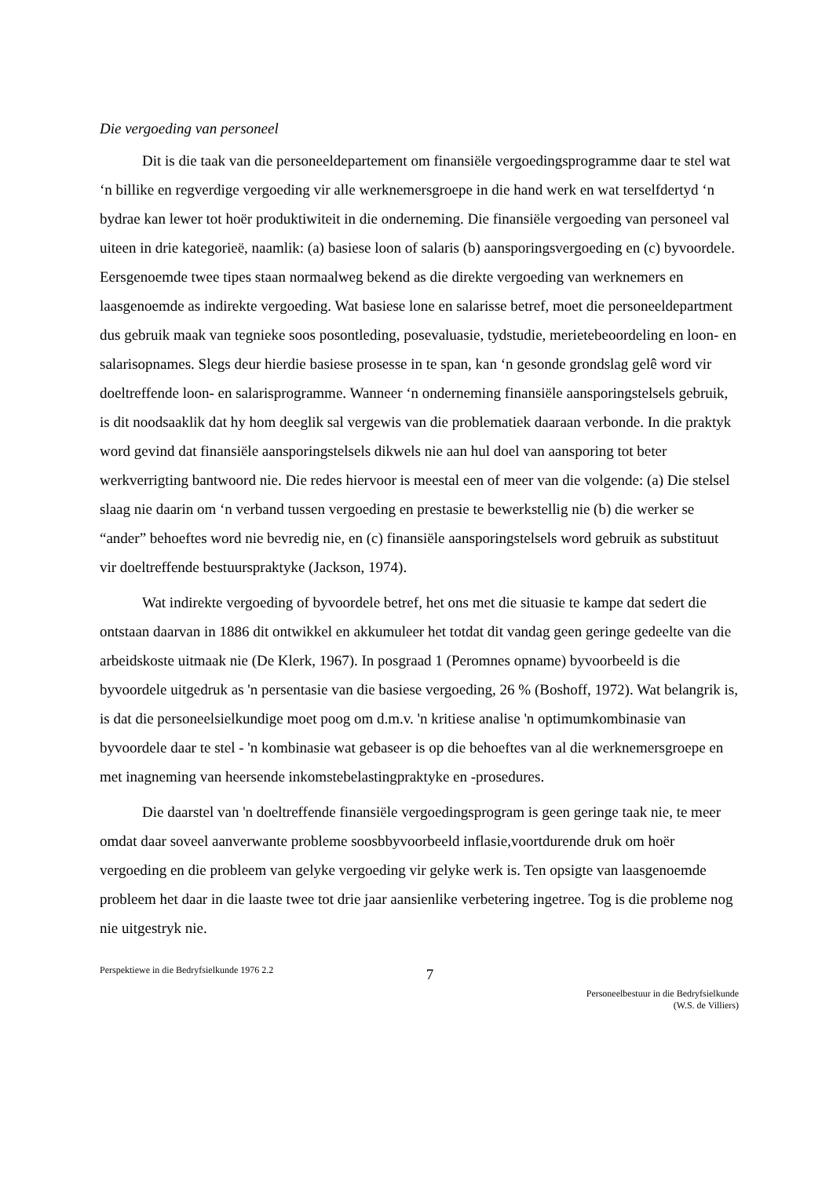Die vergoeding van personeel
Dit is die taak van die personeeldepartement om finansiële vergoedingsprogramme daar te stel wat ‘n billike en regverdige vergoeding vir alle werknemersgroepe in die hand werk en wat terselfdertyd ‘n bydrae kan lewer tot hoër produktiwiteit in die onderneming. Die finansiële vergoeding van personeel val uiteen in drie kategorieë, naamlik: (a) basiese loon of salaris (b) aansporingsvergoeding en (c) byvoordele. Eersgenoemde twee tipes staan normaalweg bekend as die direkte vergoeding van werknemers en laasgenoemde as indirekte vergoeding. Wat basiese lone en salarisse betref, moet die personeeldepartment dus gebruik maak van tegnieke soos posontleding, posevaluasie, tydstudie, merietebeoordeling en loon- en salarisopnames. Slegs deur hierdie basiese prosesse in te span, kan ‘n gesonde grondslag gelê word vir doeltreffende loon- en salarisprogramme. Wanneer ‘n onderneming finansiële aansporingstelsels gebruik, is dit noodsaaklik dat hy hom deeglik sal vergewis van die problematiek daaraan verbonde. In die praktyk word gevind dat finansiële aansporingstelsels dikwels nie aan hul doel van aansporing tot beter werkverrigting bantwoord nie. Die redes hiervoor is meestal een of meer van die volgende: (a) Die stelsel slaag nie daarin om ‘n verband tussen vergoeding en prestasie te bewerkstellig nie (b) die werker se “ander” behoeftes word nie bevredig nie, en (c) finansiële aansporingstelsels word gebruik as substituut vir doeltreffende bestuurspraktyke (Jackson, 1974).
Wat indirekte vergoeding of byvoordele betref, het ons met die situasie te kampe dat sedert die ontstaan daarvan in 1886 dit ontwikkel en akkumuleer het totdat dit vandag geen geringe gedeelte van die arbeidskoste uitmaak nie (De Klerk, 1967). In posgraad 1 (Peromnes opname) byvoorbeeld is die byvoordele uitgedruk as 'n persentasie van die basiese vergoeding, 26 % (Boshoff, 1972). Wat belangrik is, is dat die personeelsielkundige moet poog om d.m.v. 'n kritiese analise 'n optimumkombinasie van byvoordele daar te stel - 'n kombinasie wat gebaseer is op die behoeftes van al die werknemersgroepe en met inagneming van heersende inkomstebelastingpraktyke en -prosedures.
Die daarstel van 'n doeltreffende finansiële vergoedingsprogram is geen geringe taak nie, te meer omdat daar soveel aanverwante probleme soosbbyvoorbeeld inflasie,voortdurende druk om hoër vergoeding en die probleem van gelyke vergoeding vir gelyke werk is. Ten opsigte van laasgenoemde probleem het daar in die laaste twee tot drie jaar aansienlike verbetering ingetree. Tog is die probleme nog nie uitgestryk nie.
Perspektiewe in die Bedryfsielkunde 1976 2.2
7
Personeelbestuur in die Bedryfsielkunde
(W.S. de Villiers)